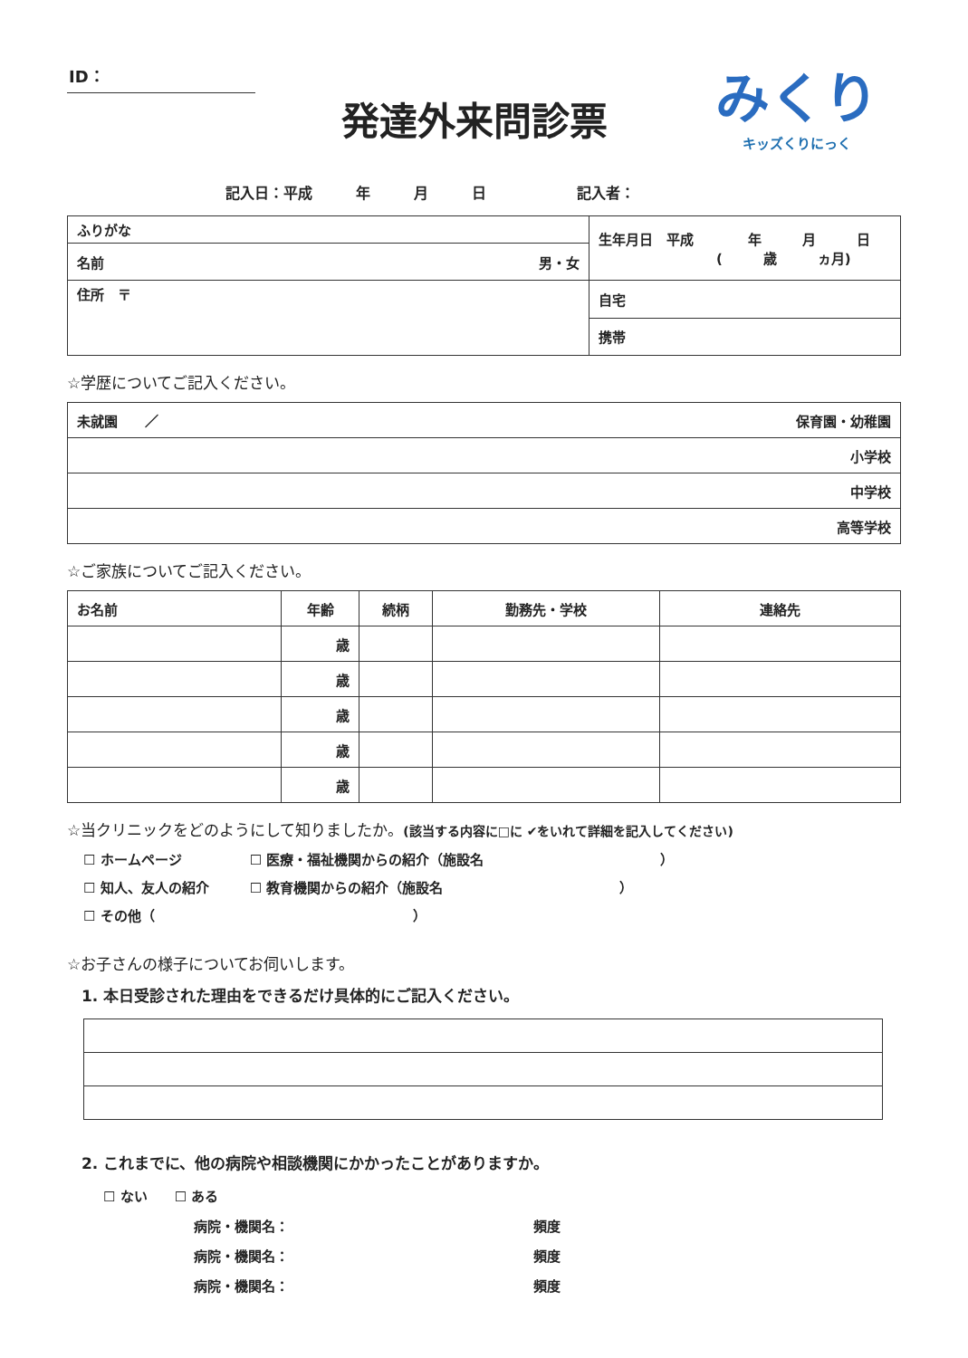ID：
発達外来問診票
みくり
キッズくりにっく
記入日：平成　　　年　　　月　　　日 記入者：
| ふりがな | 生年月日 平成 年 月 日 ( 歳 ヵ月) |
| 名前 男・女 | |
| 住所 〒 | 自宅 |
| | 携帯 |
☆学歴についてご記入ください。
| 未就園 ／ 保育園・幼稚園 |
| 小学校 |
| 中学校 |
| 高等学校 |
☆ご家族についてご記入ください。
| お名前 | 年齢 | 続柄 | 勤務先・学校 | 連絡先 |
| --- | --- | --- | --- | --- |
| | 歳 | | | |
| | 歳 | | | |
| | 歳 | | | |
| | 歳 | | | |
| | 歳 | | | |
☆当クリニックをどのようにして知りましたか。(該当する内容に□に ✔をいれて詳細を記入してください)
☐ ホームページ　　　　　☐ 医療・福祉機関からの紹介（施設名　　　　　　　　　　　　　）
☐ 知人、友人の紹介　　　☐ 教育機関からの紹介（施設名　　　　　　　　　　　　　）
☐ その他（　　　　　　　　　　　　　　　　　　　）
☆お子さんの様子についてお伺いします。
1. 本日受診された理由をできるだけ具体的にご記入ください。
2. これまでに、他の病院や相談機関にかかったことがありますか。
☐ ない　　☐ ある
病院・機関名： 頻度
病院・機関名： 頻度
病院・機関名： 頻度